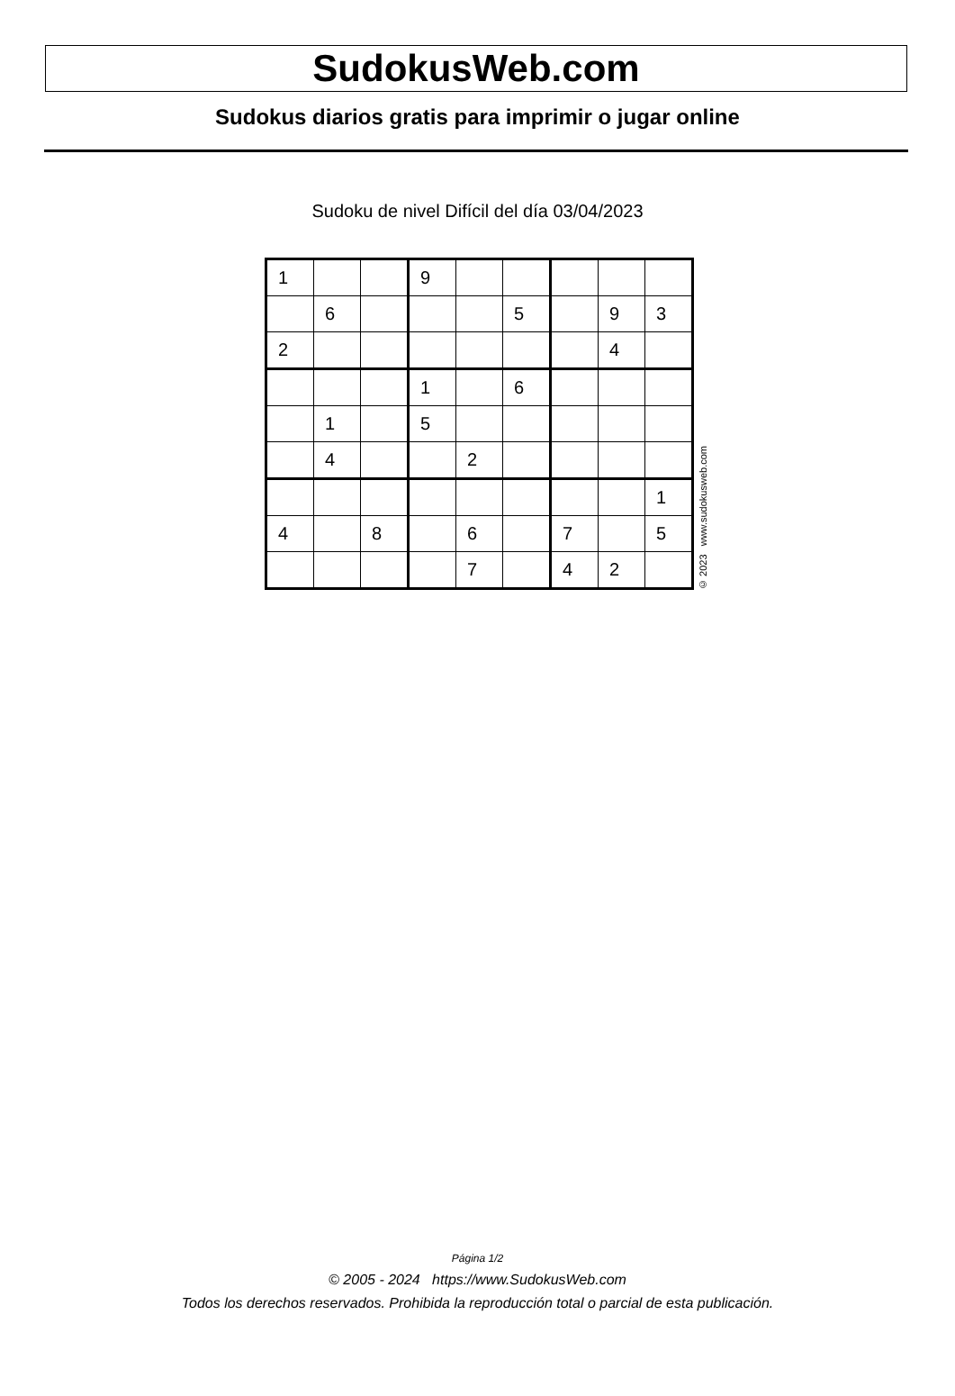SudokusWeb.com
Sudokus diarios gratis para imprimir o jugar online
Sudoku de nivel Difícil del día 03/04/2023
| 1 | | | 9 | | | | | |
| | 6 | | | | 5 | | 9 | 3 |
| 2 | | | | | | | 4 | |
| | | | 1 | | 6 | | | |
| | 1 | | 5 | | | | | |
| | 4 | | | 2 | | | | |
| | | | | | | | | 1 |
| 4 | | 8 | | 6 | | 7 | | 5 |
| | | | | 7 | | 4 | 2 | |
© 2023 www.sudokusweb.com
Página 1/2
© 2005 - 2024 https://www.SudokusWeb.com
Todos los derechos reservados. Prohibida la reproducción total o parcial de esta publicación.